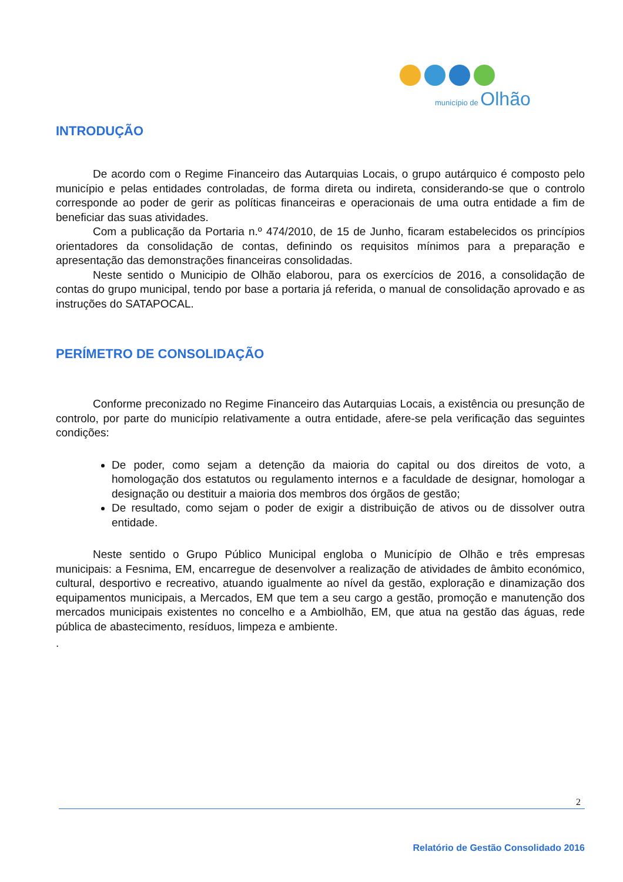município de Olhão
INTRODUÇÃO
De acordo com o Regime Financeiro das Autarquias Locais, o grupo autárquico é composto pelo município e pelas entidades controladas, de forma direta ou indireta, considerando-se que o controlo corresponde ao poder de gerir as políticas financeiras e operacionais de uma outra entidade a fim de beneficiar das suas atividades.
Com a publicação da Portaria n.º 474/2010, de 15 de Junho, ficaram estabelecidos os princípios orientadores da consolidação de contas, definindo os requisitos mínimos para a preparação e apresentação das demonstrações financeiras consolidadas.
Neste sentido o Municipio de Olhão elaborou, para os exercícios de 2016, a consolidação de contas do grupo municipal, tendo por base a portaria já referida, o manual de consolidação aprovado e as instruções do SATAPOCAL.
PERÍMETRO DE CONSOLIDAÇÃO
Conforme preconizado no Regime Financeiro das Autarquias Locais, a existência ou presunção de controlo, por parte do município relativamente a outra entidade, afere-se pela verificação das seguintes condições:
De poder, como sejam a detenção da maioria do capital ou dos direitos de voto, a homologação dos estatutos ou regulamento internos e a faculdade de designar, homologar a designação ou destituir a maioria dos membros dos órgãos de gestão;
De resultado, como sejam o poder de exigir a distribuição de ativos ou de dissolver outra entidade.
Neste sentido o Grupo Público Municipal engloba o Município de Olhão e três empresas municipais: a Fesnima, EM, encarregue de desenvolver a realização de atividades de âmbito económico, cultural, desportivo e recreativo, atuando igualmente ao nível da gestão, exploração e dinamização dos equipamentos municipais, a Mercados, EM que tem a seu cargo a gestão, promoção e manutenção dos mercados municipais existentes no concelho e a Ambiolhão, EM, que atua na gestão das águas, rede pública de abastecimento, resíduos, limpeza e ambiente.
.
2
Relatório de Gestão Consolidado 2016